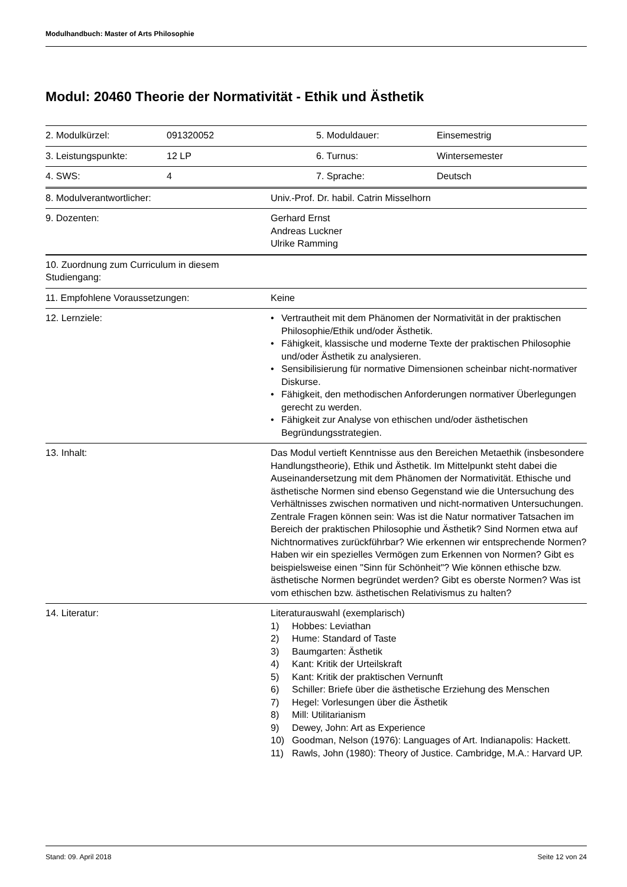Modulhandbuch: Master of Arts Philosophie
Modul: 20460 Theorie der Normativität - Ethik und Ästhetik
| 2. Modulkürzel: | 091320052 | 5. Moduldauer: | Einsemestrig |
| 3. Leistungspunkte: | 12 LP | 6. Turnus: | Wintersemester |
| 4. SWS: | 4 | 7. Sprache: | Deutsch |
| 8. Modulverantwortlicher: | Univ.-Prof. Dr. habil. Catrin Misselhorn |
| 9. Dozenten: | Gerhard Ernst Andreas Luckner Ulrike Ramming |
| 10. Zuordnung zum Curriculum in diesem Studiengang: | |
| 11. Empfohlene Voraussetzungen: | Keine |
| 12. Lernziele: | • Vertrautheit mit dem Phänomen der Normativität in der praktischen Philosophie/Ethik und/oder Ästhetik. • Fähigkeit, klassische und moderne Texte der praktischen Philosophie und/oder Ästhetik zu analysieren. • Sensibilisierung für normative Dimensionen scheinbar nicht-normativer Diskurse. • Fähigkeit, den methodischen Anforderungen normativer Überlegungen gerecht zu werden. • Fähigkeit zur Analyse von ethischen und/oder ästhetischen Begründungsstrategien. |
| 13. Inhalt: | Das Modul vertieft Kenntnisse aus den Bereichen Metaethik (insbesondere Handlungstheorie), Ethik und Ästhetik. Im Mittelpunkt steht dabei die Auseinandersetzung mit dem Phänomen der Normativität. Ethische und ästhetische Normen sind ebenso Gegenstand wie die Untersuchung des Verhältnisses zwischen normativen und nicht-normativen Untersuchungen. Zentrale Fragen können sein: Was ist die Natur normativer Tatsachen im Bereich der praktischen Philosophie und Ästhetik? Sind Normen etwa auf Nichtnormatives zurückführbar? Wie erkennen wir entsprechende Normen? Haben wir ein spezielles Vermögen zum Erkennen von Normen? Gibt es beispielsweise einen "Sinn für Schönheit"? Wie können ethische bzw. ästhetische Normen begründet werden? Gibt es oberste Normen? Was ist vom ethischen bzw. ästhetischen Relativismus zu halten? |
| 14. Literatur: | Literaturauswahl (exemplarisch) 1) Hobbes: Leviathan 2) Hume: Standard of Taste 3) Baumgarten: Ästhetik 4) Kant: Kritik der Urteilskraft 5) Kant: Kritik der praktischen Vernunft 6) Schiller: Briefe über die ästhetische Erziehung des Menschen 7) Hegel: Vorlesungen über die Ästhetik 8) Mill: Utilitarianism 9) Dewey, John: Art as Experience 10) Goodman, Nelson (1976): Languages of Art. Indianapolis: Hackett. 11) Rawls, John (1980): Theory of Justice. Cambridge, M.A.: Harvard UP. |
Stand: 09. April 2018 Seite 12 von 24